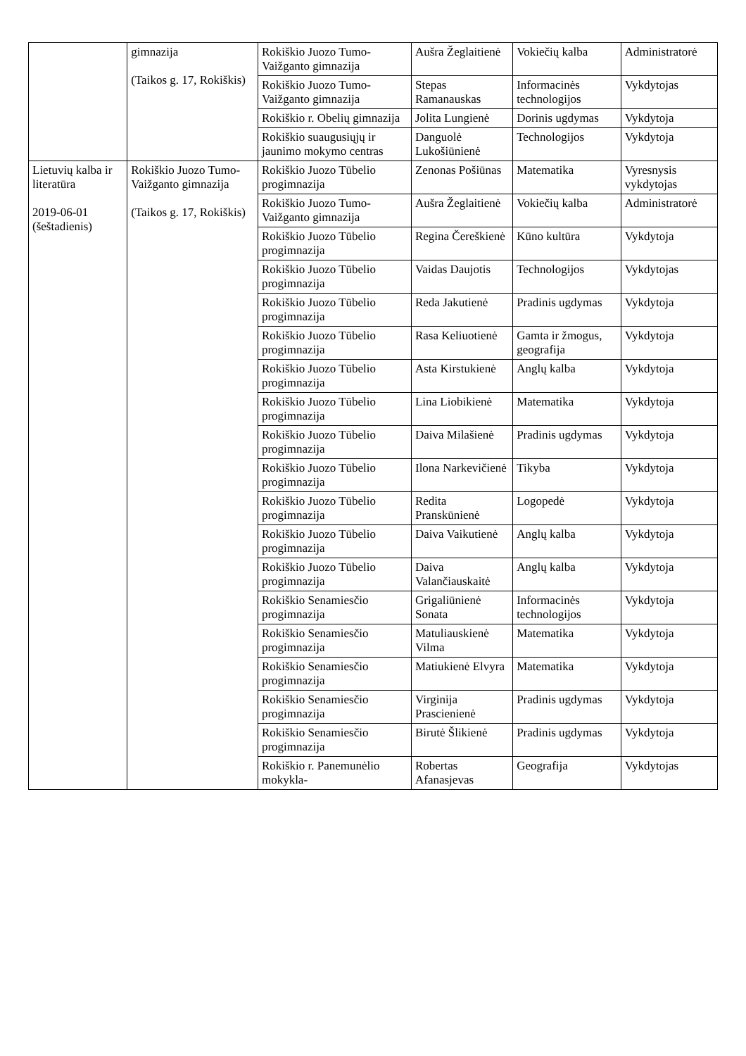| | gimnazija (Taikos g. 17, Rokiškis) | Rokiškio Juozo Tumo-Vaižganto gimnazija | Aušra Žeglaitienė | Vokiečių kalba | Administratorė |
| | | Rokiškio Juozo Tumo-Vaižganto gimnazija | Stepas Ramanauskas | Informacinės technologijos | Vykdytojas |
| | | Rokiškio r. Obelių gimnazija | Jolita Lungienė | Dorinis ugdymas | Vykdytoja |
| | | Rokiškio suaugusiųjų ir jaunimo mokymo centras | Danguolė Lukošiūnienė | Technologijos | Vykdytoja |
| Lietuvių kalba ir literatūra 2019-06-01 (šeštadienis) | Rokiškio Juozo Tumo-Vaižganto gimnazija (Taikos g. 17, Rokiškis) | Rokiškio Juozo Tūbelio progimnazija | Zenonas Pošiūnas | Matematika | Vyresnysis vykdytojas |
| | | Rokiškio Juozo Tumo-Vaižganto gimnazija | Aušra Žeglaitienė | Vokiečių kalba | Administratorė |
| | | Rokiškio Juozo Tūbelio progimnazija | Regina Čereškienė | Kūno kultūra | Vykdytoja |
| | | Rokiškio Juozo Tūbelio progimnazija | Vaidas Daujotis | Technologijos | Vykdytojas |
| | | Rokiškio Juozo Tūbelio progimnazija | Reda Jakutienė | Pradinis ugdymas | Vykdytoja |
| | | Rokiškio Juozo Tūbelio progimnazija | Rasa Keliuotienė | Gamta ir žmogus, geografija | Vykdytoja |
| | | Rokiškio Juozo Tūbelio progimnazija | Asta Kirstukienė | Anglų kalba | Vykdytoja |
| | | Rokiškio Juozo Tūbelio progimnazija | Lina Liobikienė | Matematika | Vykdytoja |
| | | Rokiškio Juozo Tūbelio progimnazija | Daiva Milašienė | Pradinis ugdymas | Vykdytoja |
| | | Rokiškio Juozo Tūbelio progimnazija | Ilona Narkevičienė | Tikyba | Vykdytoja |
| | | Rokiškio Juozo Tūbelio progimnazija | Redita Pranskūnienė | Logopedė | Vykdytoja |
| | | Rokiškio Juozo Tūbelio progimnazija | Daiva Vaikutienė | Anglų kalba | Vykdytoja |
| | | Rokiškio Juozo Tūbelio progimnazija | Daiva Valančiauskaitė | Anglų kalba | Vykdytoja |
| | | Rokiškio Senamiesčio progimnazija | Grigaliūnienė Sonata | Informacinės technologijos | Vykdytoja |
| | | Rokiškio Senamiesčio progimnazija | Matuliauskienė Vilma | Matematika | Vykdytoja |
| | | Rokiškio Senamiesčio progimnazija | Matiukienė Elvyra | Matematika | Vykdytoja |
| | | Rokiškio Senamiesčio progimnazija | Virginija Prascienienė | Pradinis ugdymas | Vykdytoja |
| | | Rokiškio Senamiesčio progimnazija | Birutė Šlikienė | Pradinis ugdymas | Vykdytoja |
| | | Rokiškio r. Panemunėlio mokykla- | Robertas Afanasjevas | Geografija | Vykdytojas |